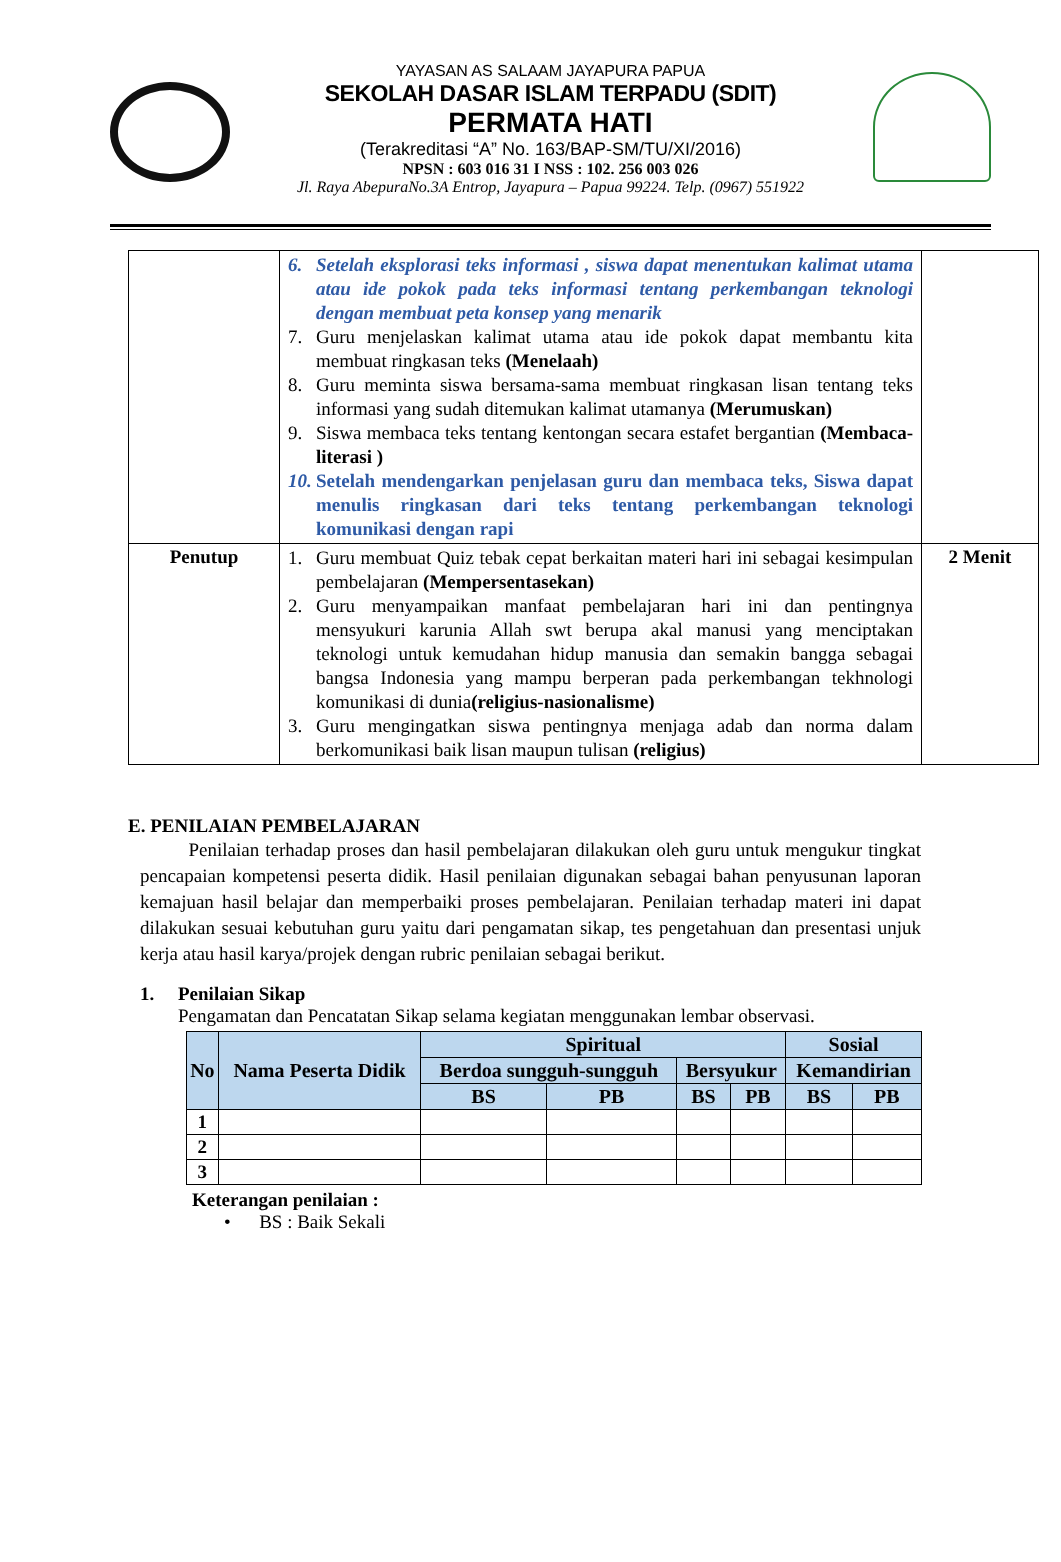YAYASAN AS SALAAM JAYAPURA PAPUA
SEKOLAH DASAR ISLAM TERPADU (SDIT)
PERMATA HATI
(Terakreditasi “A” No. 163/BAP-SM/TU/XI/2016)
NPSN : 603 016 31 I NSS : 102. 256 003 026
Jl. Raya AbepuraNo.3A Entrop, Jayapura – Papua 99224. Telp. (0967) 551922
| | 6. Setelah eksplorasi teks informasi , siswa dapat menentukan kalimat utama atau ide pokok pada teks informasi tentang perkembangan teknologi dengan membuat peta konsep yang menarik 7. Guru menjelaskan kalimat utama atau ide pokok dapat membantu kita membuat ringkasan teks (Menelaah) 8. Guru meminta siswa bersama-sama membuat ringkasan lisan tentang teks informasi yang sudah ditemukan kalimat utamanya (Merumuskan) 9. Siswa membaca teks tentang kentongan secara estafet bergantian (Membaca-literasi ) 10. Setelah mendengarkan penjelasan guru dan membaca teks, Siswa dapat menulis ringkasan dari teks tentang perkembangan teknologi komunikasi dengan rapi | |
| Penutup | 1. Guru membuat Quiz tebak cepat berkaitan materi hari ini sebagai kesimpulan pembelajaran (Mempersentasekan) 2. Guru menyampaikan manfaat pembelajaran hari ini dan pentingnya mensyukuri karunia Allah swt berupa akal manusi yang menciptakan teknologi untuk kemudahan hidup manusia dan semakin bangga sebagai bangsa Indonesia yang mampu berperan pada perkembangan tekhnologi komunikasi di dunia (religius-nasionalisme) 3. Guru mengingatkan siswa pentingnya menjaga adab dan norma dalam berkomunikasi baik lisan maupun tulisan (religius) | 2 Menit |
E. PENILAIAN PEMBELAJARAN
Penilaian terhadap proses dan hasil pembelajaran dilakukan oleh guru untuk mengukur tingkat pencapaian kompetensi peserta didik. Hasil penilaian digunakan sebagai bahan penyusunan laporan kemajuan hasil belajar dan memperbaiki proses pembelajaran. Penilaian terhadap materi ini dapat dilakukan sesuai kebutuhan guru yaitu dari pengamatan sikap, tes pengetahuan dan presentasi unjuk kerja atau hasil karya/projek dengan rubric penilaian sebagai berikut.
1. Penilaian Sikap
Pengamatan dan Pencatatan Sikap selama kegiatan menggunakan lembar observasi.
| No | Nama Peserta Didik | Spiritual | | | | Sosial | |
| --- | --- | --- | --- | --- | --- | --- | --- |
| | | Berdoa sungguh-sungguh | | Bersyukur | | Kemandirian | |
| | | BS | PB | BS | PB | BS | PB |
| 1 | | | | | | | |
| 2 | | | | | | | |
| 3 | | | | | | | |
Keterangan penilaian :
• BS : Baik Sekali